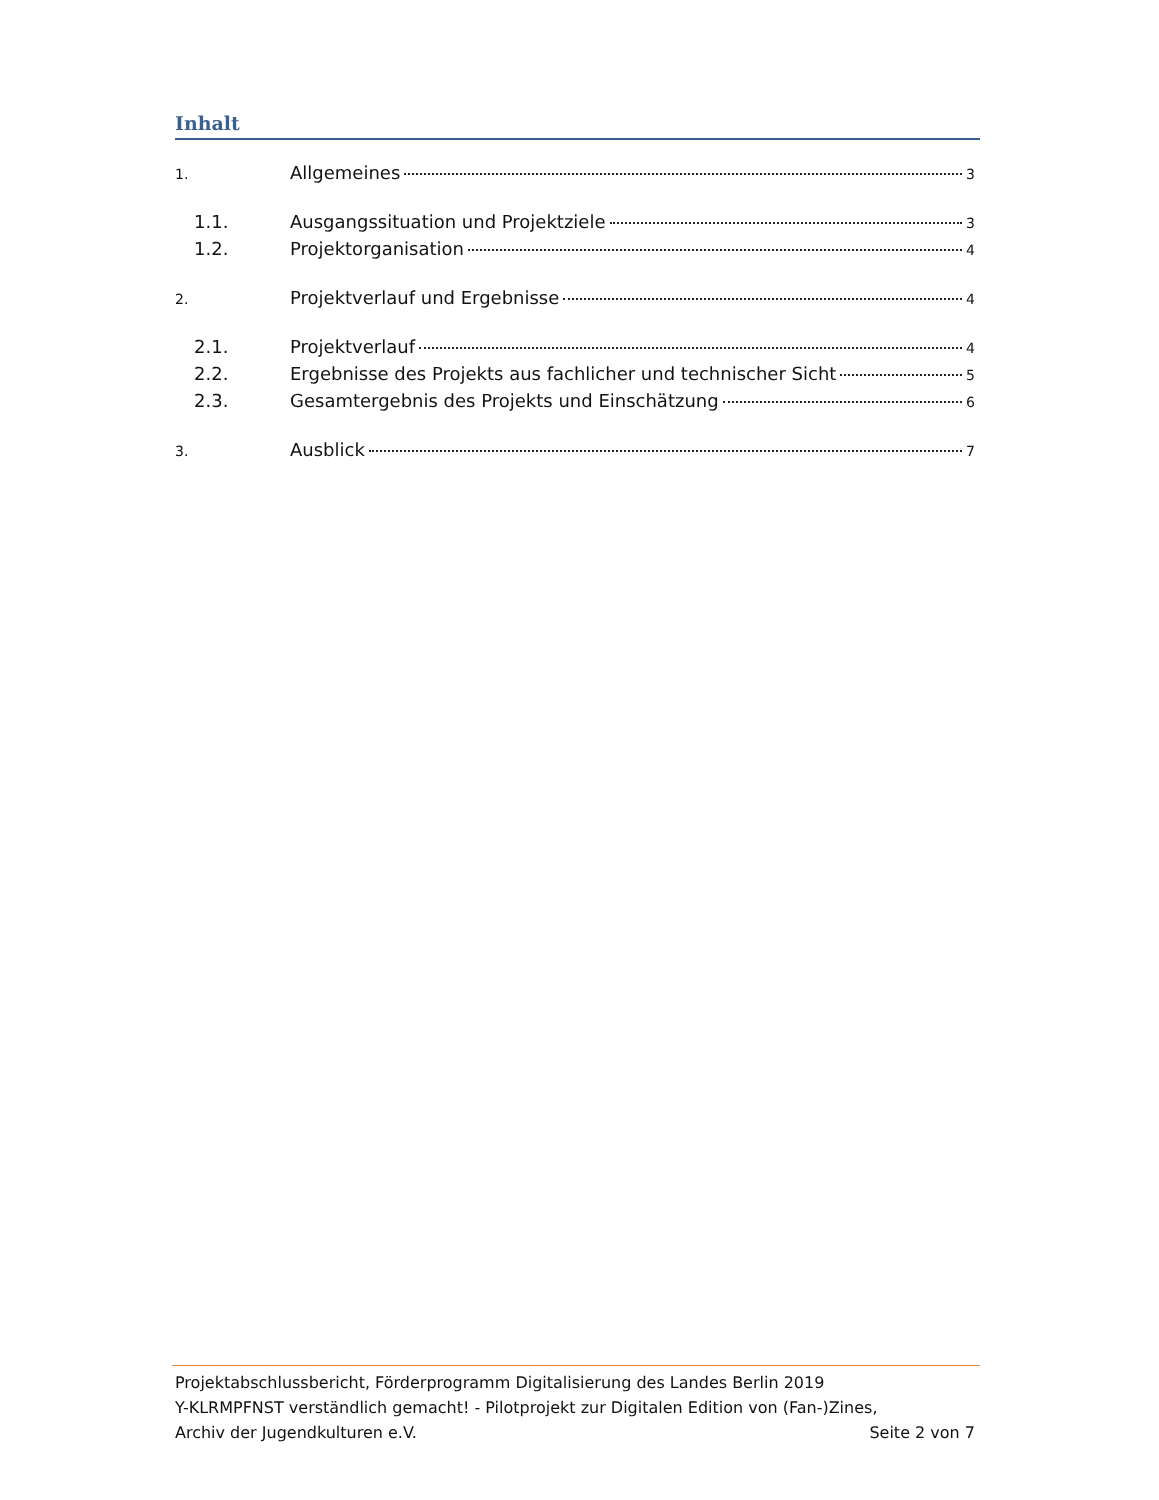Inhalt
1. Allgemeines 3
1.1. Ausgangssituation und Projektziele 3
1.2. Projektorganisation 4
2. Projektverlauf und Ergebnisse 4
2.1. Projektverlauf 4
2.2. Ergebnisse des Projekts aus fachlicher und technischer Sicht 5
2.3. Gesamtergebnis des Projekts und Einschätzung 6
3. Ausblick 7
Projektabschlussbericht, Förderprogramm Digitalisierung des Landes Berlin 2019
Y-KLRMPFNST verständlich gemacht! - Pilotprojekt zur Digitalen Edition von (Fan-)Zines,
Archiv der Jugendkulturen e.V. Seite 2 von 7